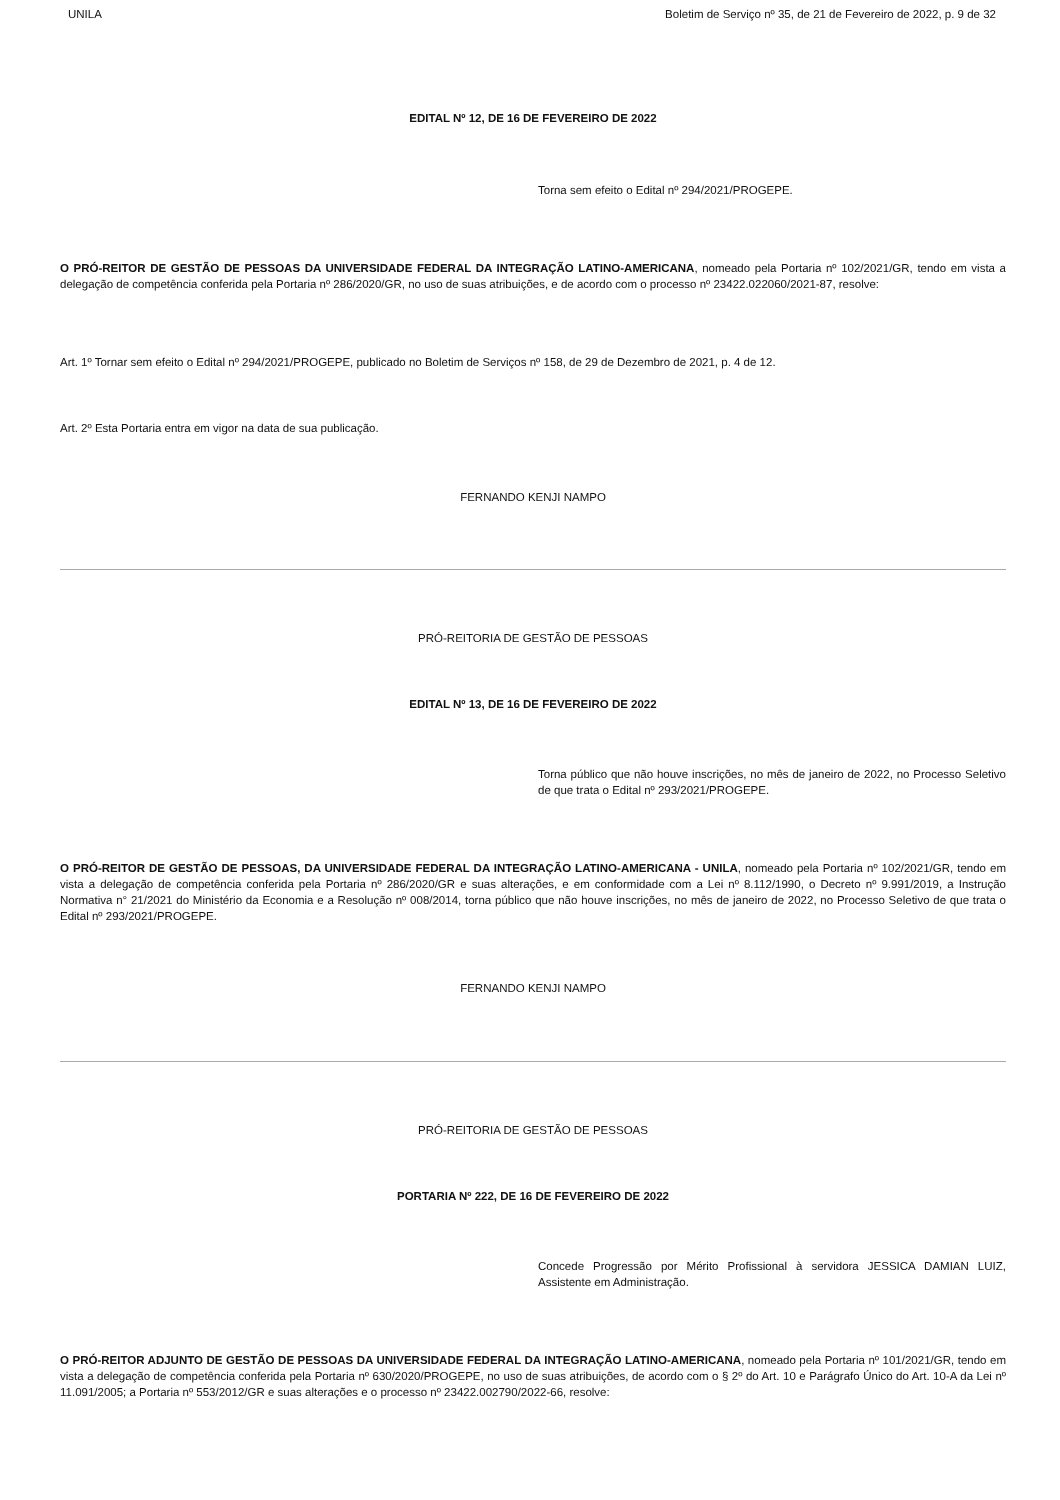UNILA Boletim de Serviço nº 35, de 21 de Fevereiro de 2022, p. 9 de 32
EDITAL Nº 12, DE 16 DE FEVEREIRO DE 2022
Torna sem efeito o Edital nº 294/2021/PROGEPE.
O PRÓ-REITOR DE GESTÃO DE PESSOAS DA UNIVERSIDADE FEDERAL DA INTEGRAÇÃO LATINO-AMERICANA, nomeado pela Portaria nº 102/2021/GR, tendo em vista a delegação de competência conferida pela Portaria nº 286/2020/GR, no uso de suas atribuições, e de acordo com o processo nº 23422.022060/2021-87, resolve:
Art. 1º Tornar sem efeito o Edital nº 294/2021/PROGEPE, publicado no Boletim de Serviços nº 158, de 29 de Dezembro de 2021, p. 4 de 12.
Art. 2º Esta Portaria entra em vigor na data de sua publicação.
FERNANDO KENJI NAMPO
PRÓ-REITORIA DE GESTÃO DE PESSOAS
EDITAL Nº 13, DE 16 DE FEVEREIRO DE 2022
Torna público que não houve inscrições, no mês de janeiro de 2022, no Processo Seletivo de que trata o Edital nº 293/2021/PROGEPE.
O PRÓ-REITOR DE GESTÃO DE PESSOAS, DA UNIVERSIDADE FEDERAL DA INTEGRAÇÃO LATINO-AMERICANA - UNILA, nomeado pela Portaria nº 102/2021/GR, tendo em vista a delegação de competência conferida pela Portaria nº 286/2020/GR e suas alterações, e em conformidade com a Lei nº 8.112/1990, o Decreto nº 9.991/2019, a Instrução Normativa n° 21/2021 do Ministério da Economia e a Resolução nº 008/2014, torna público que não houve inscrições, no mês de janeiro de 2022, no Processo Seletivo de que trata o Edital nº 293/2021/PROGEPE.
FERNANDO KENJI NAMPO
PRÓ-REITORIA DE GESTÃO DE PESSOAS
PORTARIA Nº 222, DE 16 DE FEVEREIRO DE 2022
Concede Progressão por Mérito Profissional à servidora JESSICA DAMIAN LUIZ, Assistente em Administração.
O PRÓ-REITOR ADJUNTO DE GESTÃO DE PESSOAS DA UNIVERSIDADE FEDERAL DA INTEGRAÇÃO LATINO-AMERICANA, nomeado pela Portaria nº 101/2021/GR, tendo em vista a delegação de competência conferida pela Portaria nº 630/2020/PROGEPE, no uso de suas atribuições, de acordo com o § 2º do Art. 10 e Parágrafo Único do Art. 10-A da Lei nº 11.091/2005; a Portaria nº 553/2012/GR e suas alterações e o processo nº 23422.002790/2022-66, resolve: